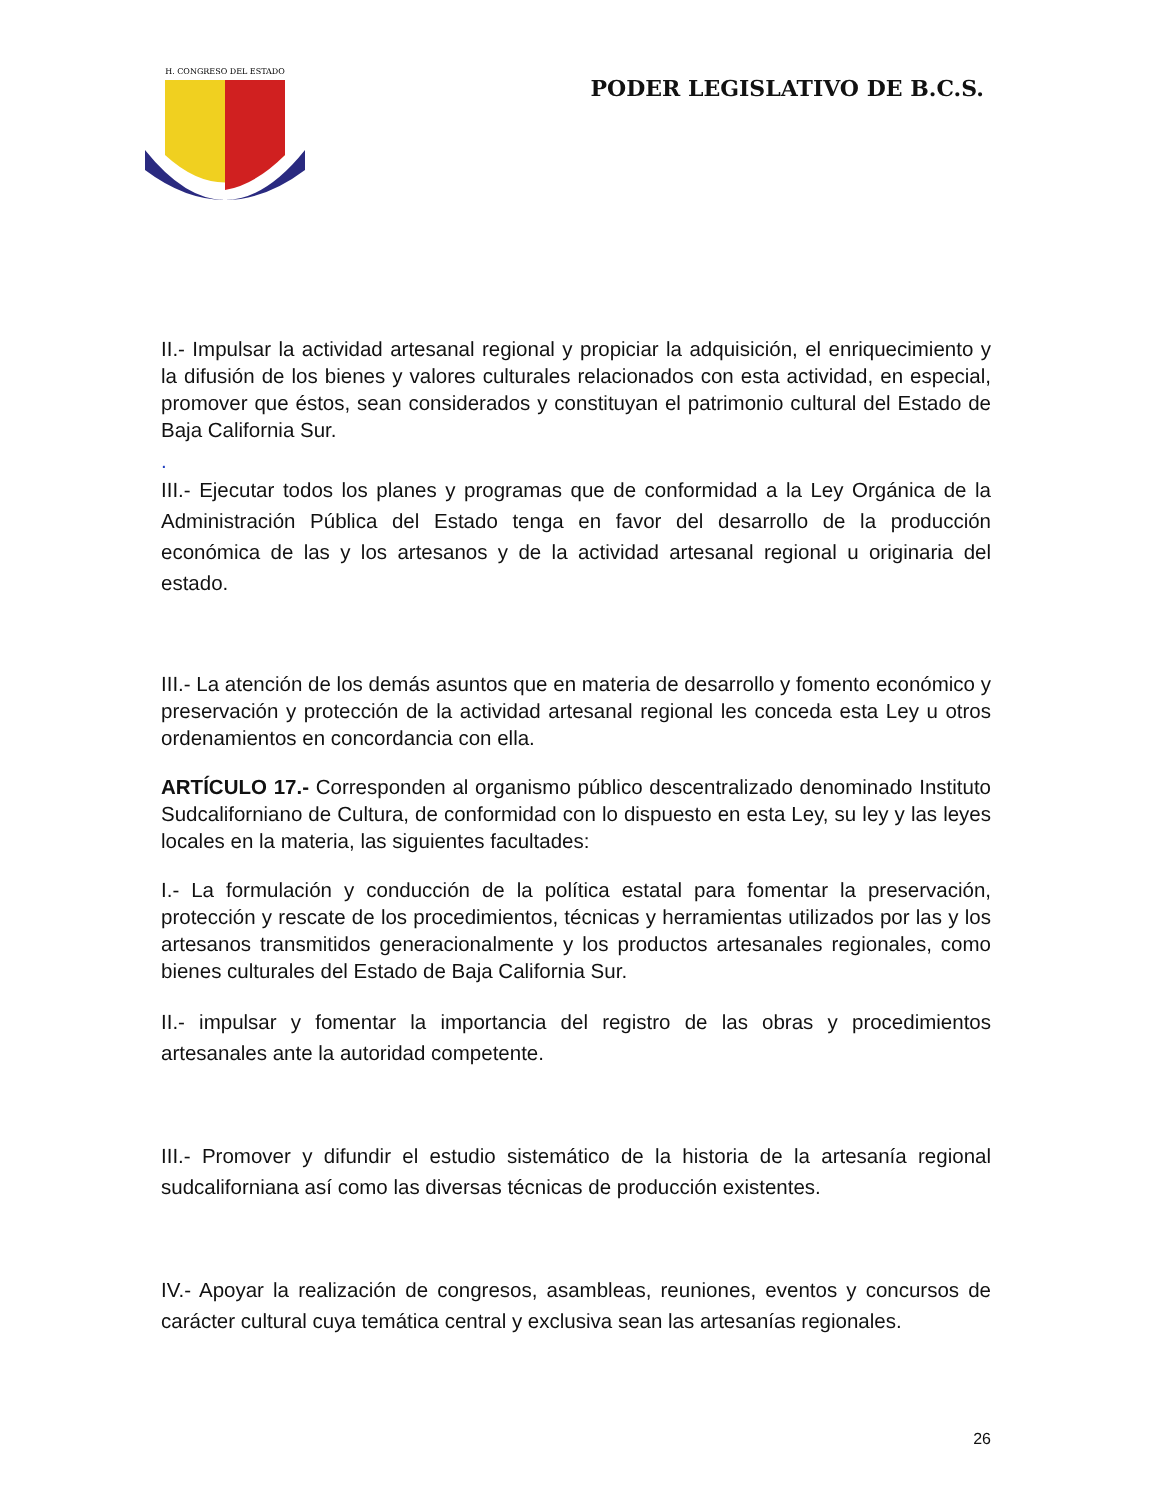H. CONGRESO DEL ESTADO
PODER LEGISLATIVO DE B.C.S.
II.- Impulsar la actividad artesanal regional y propiciar la adquisición, el enriquecimiento y la difusión de los bienes y valores culturales relacionados con esta actividad, en especial, promover que éstos, sean considerados y constituyan el patrimonio cultural del Estado de Baja California Sur.
.
III.- Ejecutar todos los planes y programas que de conformidad a la Ley Orgánica de la Administración Pública del Estado tenga en favor del desarrollo de la producción económica de las y los artesanos y de la actividad artesanal regional u originaria del estado.
III.- La atención de los demás asuntos que en materia de desarrollo y fomento económico y preservación y protección de la actividad artesanal regional les conceda esta Ley u otros ordenamientos en concordancia con ella.
ARTÍCULO 17.- Corresponden al organismo público descentralizado denominado Instituto Sudcaliforniano de Cultura, de conformidad con lo dispuesto en esta Ley, su ley y las leyes locales en la materia, las siguientes facultades:
I.- La formulación y conducción de la política estatal para fomentar la preservación, protección y rescate de los procedimientos, técnicas y herramientas utilizados por las y los artesanos transmitidos generacionalmente y los productos artesanales regionales, como bienes culturales del Estado de Baja California Sur.
II.- impulsar y fomentar la importancia del registro de las obras y procedimientos artesanales ante la autoridad competente.
III.- Promover y difundir el estudio sistemático de la historia de la artesanía regional sudcaliforniana así como las diversas técnicas de producción existentes.
IV.- Apoyar la realización de congresos, asambleas, reuniones, eventos y concursos de carácter cultural cuya temática central y exclusiva sean las artesanías regionales.
26